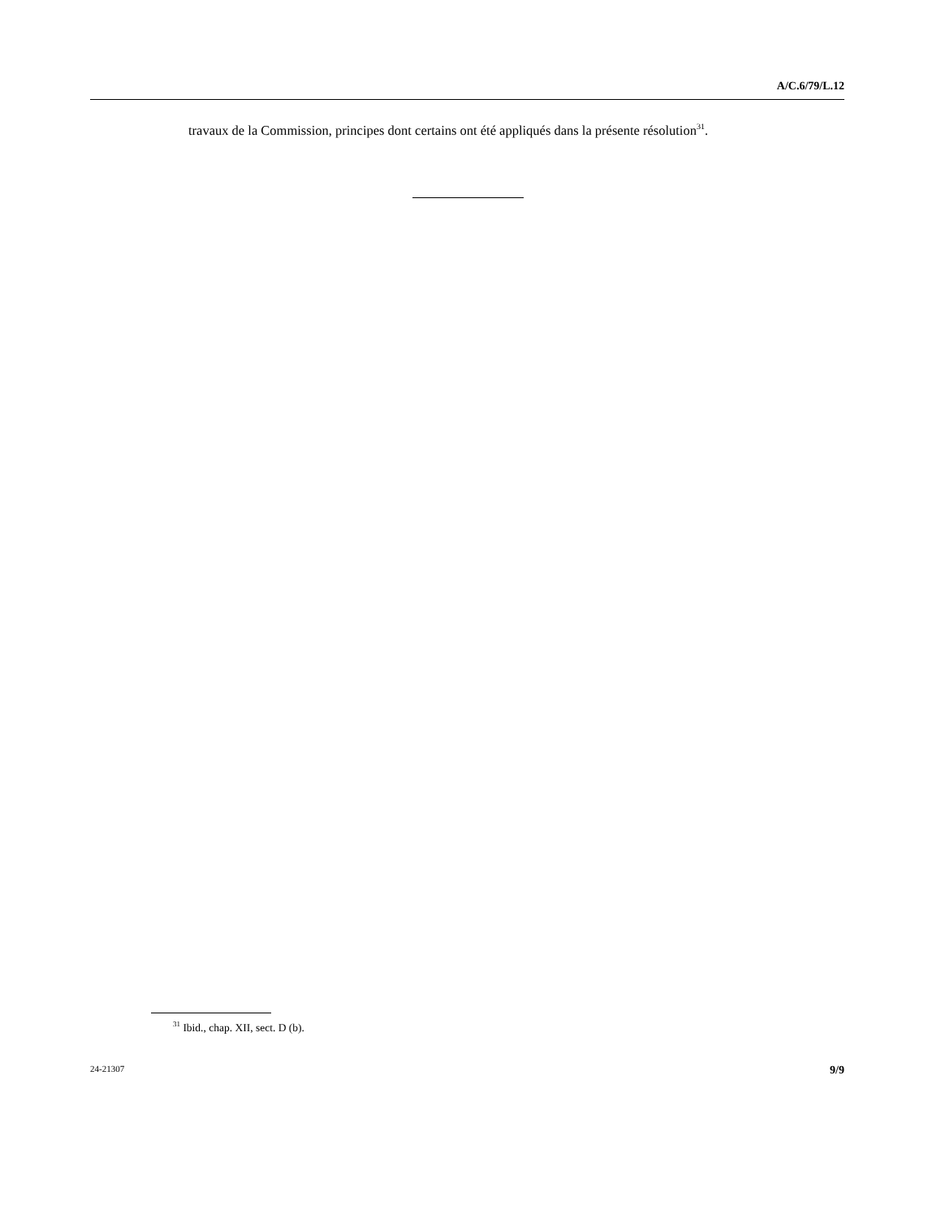A/C.6/79/L.12
travaux de la Commission, principes dont certains ont été appliqués dans la présente résolution<sup>31</sup>.
<sup>31</sup> Ibid., chap. XII, sect. D (b).
24-21307 9/9